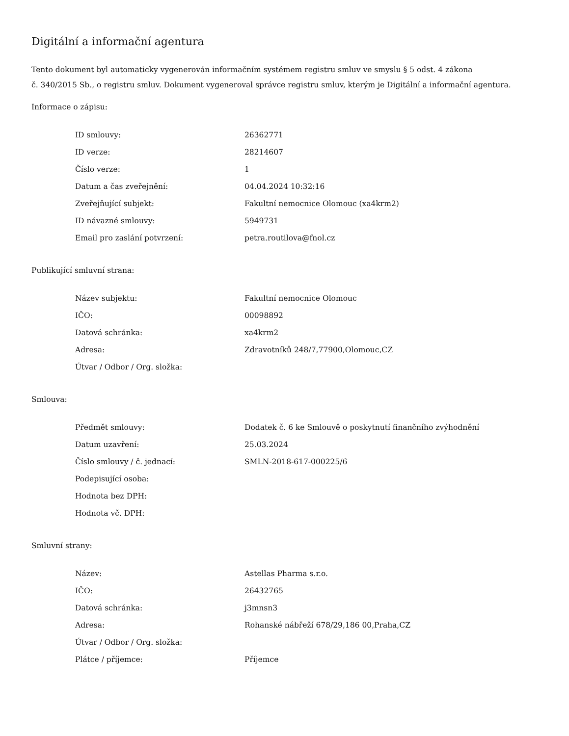Digitální a informační agentura
Tento dokument byl automaticky vygenerován informačním systémem registru smluv ve smyslu § 5 odst. 4 zákona
č. 340/2015 Sb., o registru smluv. Dokument vygeneroval správce registru smluv, kterým je Digitální a informační agentura.
Informace o zápisu:
| ID smlouvy: | 26362771 |
| ID verze: | 28214607 |
| Číslo verze: | 1 |
| Datum a čas zveřejnění: | 04.04.2024 10:32:16 |
| Zveřejňující subjekt: | Fakultní nemocnice Olomouc (xa4krm2) |
| ID návazné smlouvy: | 5949731 |
| Email pro zaslání potvrzení: | petra.routilova@fnol.cz |
Publikující smluvní strana:
| Název subjektu: | Fakultní nemocnice Olomouc |
| IČO: | 00098892 |
| Datová schránka: | xa4krm2 |
| Adresa: | Zdravotníků 248/7,77900,Olomouc,CZ |
| Útvar / Odbor / Org. složka: | |
Smlouva:
| Předmět smlouvy: | Dodatek č. 6 ke Smlouvě o poskytnutí finančního zvýhodnění |
| Datum uzavření: | 25.03.2024 |
| Číslo smlouvy / č. jednací: | SMLN-2018-617-000225/6 |
| Podepisující osoba: | |
| Hodnota bez DPH: | |
| Hodnota vč. DPH: | |
Smluvní strany:
| Název: | Astellas Pharma s.r.o. |
| IČO: | 26432765 |
| Datová schránka: | j3mnsn3 |
| Adresa: | Rohanské nábřeží 678/29,186 00,Praha,CZ |
| Útvar / Odbor / Org. složka: | |
| Plátce / příjemce: | Příjemce |